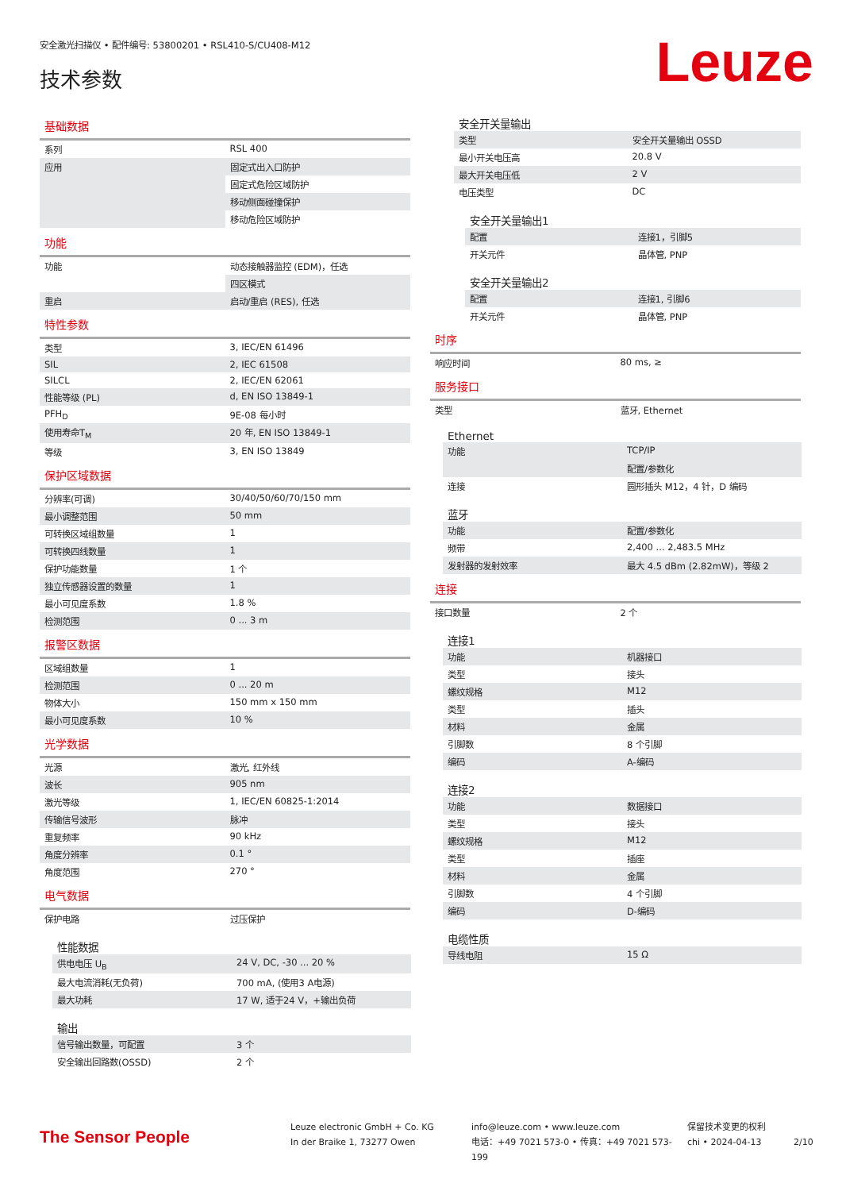安全激光扫描仪 • 配件编号: 53800201 • RSL410-S/CU408-M12
技术参数 Leuze
基础数据
| 系列 | RSL 400 |
| 应用 | 固定式出入口防护 |
| | 固定式危险区域防护 |
| | 移动侧面碰撞保护 |
| | 移动危险区域防护 |
功能
| 功能 | 动态接触器监控 (EDM)，任选 |
| | 四区模式 |
| 重启 | 启动/重启 (RES), 任选 |
特性参数
| 类型 | 3, IEC/EN 61496 |
| SIL | 2, IEC 61508 |
| SILCL | 2, IEC/EN 62061 |
| 性能等级 (PL) | d, EN ISO 13849-1 |
| PFH<sub>D</sub> | 9E-08 每小时 |
| 使用寿命T<sub>M</sub> | 20 年, EN ISO 13849-1 |
| 等级 | 3, EN ISO 13849 |
保护区域数据
| 分辨率(可调) | 30/40/50/60/70/150 mm |
| 最小调整范围 | 50 mm |
| 可转换区域组数量 | 1 |
| 可转换四线数量 | 1 |
| 保护功能数量 | 1 个 |
| 独立传感器设置的数量 | 1 |
| 最小可见度系数 | 1.8 % |
| 检测范围 | 0 ... 3 m |
报警区数据
| 区域组数量 | 1 |
| 检测范围 | 0 ... 20 m |
| 物体大小 | 150 mm x 150 mm |
| 最小可见度系数 | 10 % |
光学数据
| 光源 | 激光, 红外线 |
| 波长 | 905 nm |
| 激光等级 | 1, IEC/EN 60825-1:2014 |
| 传输信号波形 | 脉冲 |
| 重复频率 | 90 kHz |
| 角度分辨率 | 0.1 ° |
| 角度范围 | 270 ° |
电气数据
| 保护电路 | 过压保护 |
性能数据
| 供电电压 U<sub>B</sub> | 24 V, DC, -30 ... 20 % |
| 最大电流消耗(无负荷) | 700 mA, (使用3 A电源) |
| 最大功耗 | 17 W, 适于24 V，+输出负荷 |
输出
| 信号输出数量，可配置 | 3 个 |
| 安全输出回路数(OSSD) | 2 个 |
安全开关量输出
| 类型 | 安全开关量输出 OSSD |
| 最小开关电压高 | 20.8 V |
| 最大开关电压低 | 2 V |
| 电压类型 | DC |
安全开关量输出1
| 配置 | 连接1，引脚5 |
| 开关元件 | 晶体管, PNP |
安全开关量输出2
| 配置 | 连接1, 引脚6 |
| 开关元件 | 晶体管, PNP |
时序
| 响应时间 | 80 ms, ≥ |
服务接口
| 类型 | 蓝牙, Ethernet |
Ethernet
| 功能 | TCP/IP |
| | 配置/参数化 |
| 连接 | 圆形插头 M12，4 针，D 编码 |
蓝牙
| 功能 | 配置/参数化 |
| 频带 | 2,400 ... 2,483.5 MHz |
| 发射器的发射效率 | 最大 4.5 dBm (2.82mW)，等级 2 |
连接
| 接口数量 | 2 个 |
连接1
| 功能 | 机器接口 |
| 类型 | 接头 |
| 螺纹规格 | M12 |
| 类型 | 插头 |
| 材料 | 金属 |
| 引脚数 | 8 个引脚 |
| 编码 | A-编码 |
连接2
| 功能 | 数据接口 |
| 类型 | 接头 |
| 螺纹规格 | M12 |
| 类型 | 插座 |
| 材料 | 金属 |
| 引脚数 | 4 个引脚 |
| 编码 | D-编码 |
电缆性质
| 导线电阻 | 15 Ω |
The Sensor People
Leuze electronic GmbH + Co. KG
In der Braike 1, 73277 Owen
info@leuze.com • www.leuze.com
电话：+49 7021 573-0 • 传真：+49 7021 573-199
保留技术变更的权利
chi • 2024-04-13
2/10